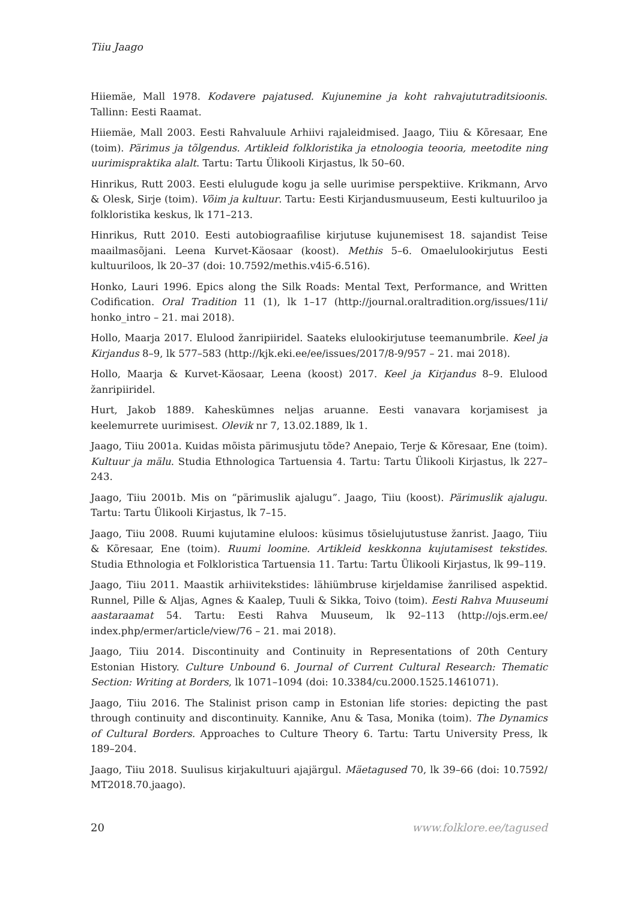Tiiu Jaago
Hiiemäe, Mall 1978. Kodavere pajatused. Kujunemine ja koht rahvajututraditsioonis. Tallinn: Eesti Raamat.
Hiiemäe, Mall 2003. Eesti Rahvaluule Arhiivi rajaleidmised. Jaago, Tiiu & Kõresaar, Ene (toim). Pärimus ja tõlgendus. Artikleid folkloristika ja etnoloogia teooria, meetodite ning uurimispraktika alalt. Tartu: Tartu Ülikooli Kirjastus, lk 50–60.
Hinrikus, Rutt 2003. Eesti elulugude kogu ja selle uurimise perspektiive. Krikmann, Arvo & Olesk, Sirje (toim). Võim ja kultuur. Tartu: Eesti Kirjandusmuuseum, Eesti kultuuriloo ja folkloristika keskus, lk 171–213.
Hinrikus, Rutt 2010. Eesti autobiograafilise kirjutuse kujunemisest 18. sajandist Teise maailmasõjani. Leena Kurvet-Käosaar (koost). Methis 5–6. Omaelulookirjutus Eesti kultuuriloos, lk 20–37 (doi: 10.7592/methis.v4i5-6.516).
Honko, Lauri 1996. Epics along the Silk Roads: Mental Text, Performance, and Written Codification. Oral Tradition 11 (1), lk 1–17 (http://journal.oraltradition.org/issues/11i/ honko_intro – 21. mai 2018).
Hollo, Maarja 2017. Elulood žanripiiridel. Saateks elulookirjutuse teemanumbrile. Keel ja Kirjandus 8–9, lk 577–583 (http://kjk.eki.ee/ee/issues/2017/8-9/957 – 21. mai 2018).
Hollo, Maarja & Kurvet-Käosaar, Leena (koost) 2017. Keel ja Kirjandus 8–9. Elulood žanripiiridel.
Hurt, Jakob 1889. Kaheskümnes neljas aruanne. Eesti vanavara korjamisest ja keelemurrete uurimisest. Olevik nr 7, 13.02.1889, lk 1.
Jaago, Tiiu 2001a. Kuidas mõista pärimusjutu tõde? Anepaio, Terje & Kõresaar, Ene (toim). Kultuur ja mälu. Studia Ethnologica Tartuensia 4. Tartu: Tartu Ülikooli Kirjastus, lk 227–243.
Jaago, Tiiu 2001b. Mis on “pärimuslik ajalugu”. Jaago, Tiiu (koost). Pärimuslik ajalugu. Tartu: Tartu Ülikooli Kirjastus, lk 7–15.
Jaago, Tiiu 2008. Ruumi kujutamine eluloos: küsimus tõsielujutustuse žanrist. Jaago, Tiiu & Kõresaar, Ene (toim). Ruumi loomine. Artikleid keskkonna kujutamisest tekstides. Studia Ethnologia et Folkloristica Tartuensia 11. Tartu: Tartu Ülikooli Kirjastus, lk 99–119.
Jaago, Tiiu 2011. Maastik arhiivitekstides: lähiümbruse kirjeldamise žanrilised aspektid. Runnel, Pille & Aljas, Agnes & Kaalep, Tuuli & Sikka, Toivo (toim). Eesti Rahva Muuseumi aastaraamat 54. Tartu: Eesti Rahva Muuseum, lk 92–113 (http://ojs.erm.ee/ index.php/ermer/article/view/76 – 21. mai 2018).
Jaago, Tiiu 2014. Discontinuity and Continuity in Representations of 20th Century Estonian History. Culture Unbound 6. Journal of Current Cultural Research: Thematic Section: Writing at Borders, lk 1071–1094 (doi: 10.3384/cu.2000.1525.1461071).
Jaago, Tiiu 2016. The Stalinist prison camp in Estonian life stories: depicting the past through continuity and discontinuity. Kannike, Anu & Tasa, Monika (toim). The Dynamics of Cultural Borders. Approaches to Culture Theory 6. Tartu: Tartu University Press, lk 189–204.
Jaago, Tiiu 2018. Suulisus kirjakultuuri ajajärgul. Mäetagused 70, lk 39–66 (doi: 10.7592/ MT2018.70.jaago).
20 www.folklore.ee/tagused